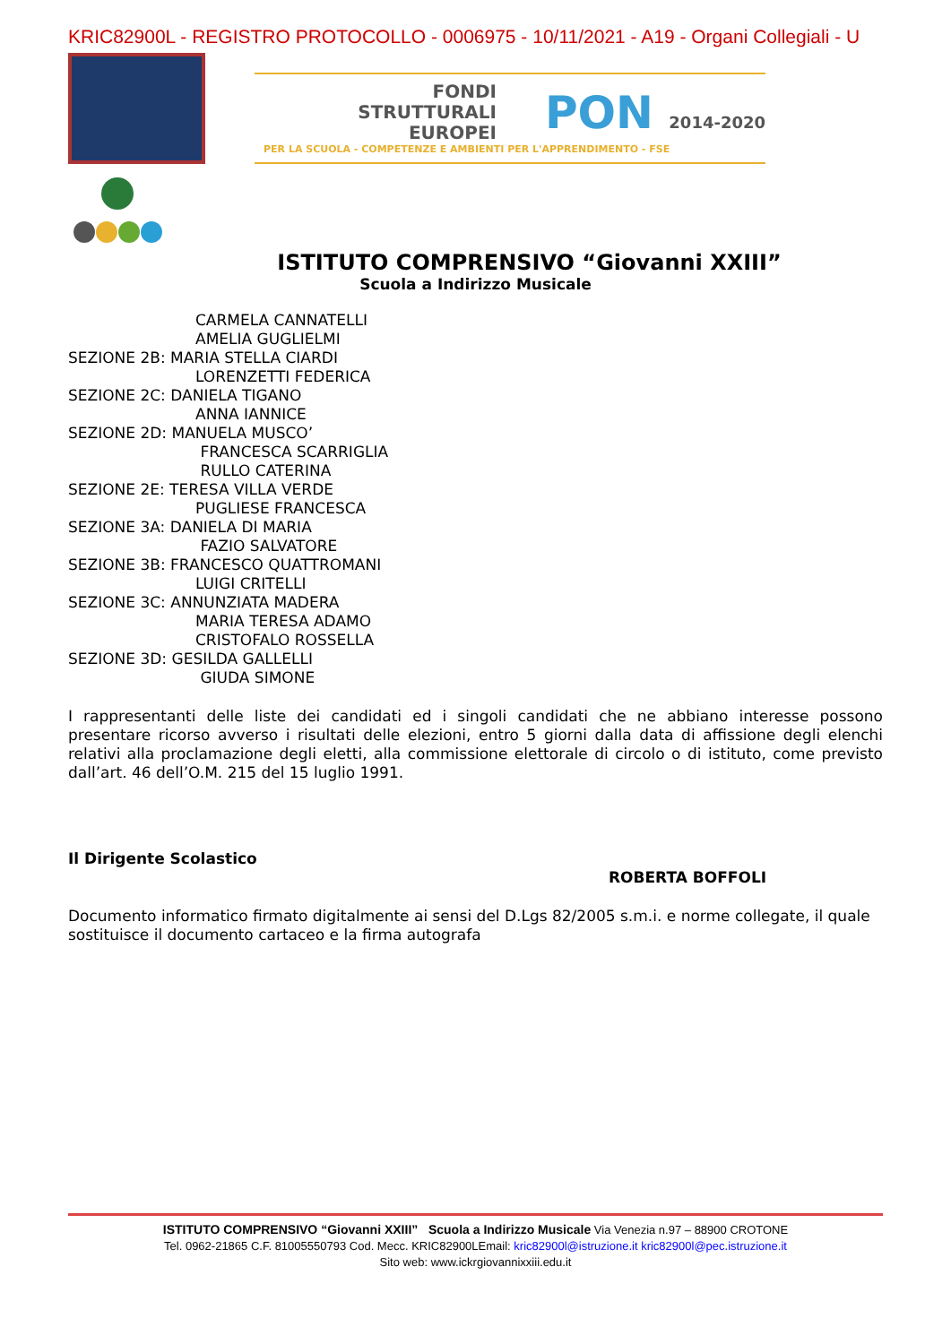KRIC82900L - REGISTRO PROTOCOLLO - 0006975 - 10/11/2021 - A19 - Organi Collegiali - U
FONDI
STRUTTURALI
EUROPEI
PON 2014-2020
PER LA SCUOLA - COMPETENZE E AMBIENTI PER L'APPRENDIMENTO - FSE
ISTITUTO COMPRENSIVO “Giovanni XXIII”
Scuola a Indirizzo Musicale
CARMELA CANNATELLI
AMELIA GUGLIELMI
SEZIONE 2B: MARIA STELLA CIARDI
LORENZETTI FEDERICA
SEZIONE 2C: DANIELA TIGANO
ANNA IANNICE
SEZIONE 2D: MANUELA MUSCO’
FRANCESCA SCARRIGLIA
RULLO CATERINA
SEZIONE 2E: TERESA VILLA VERDE
PUGLIESE FRANCESCA
SEZIONE 3A: DANIELA DI MARIA
FAZIO SALVATORE
SEZIONE 3B: FRANCESCO QUATTROMANI
LUIGI CRITELLI
SEZIONE 3C: ANNUNZIATA MADERA
MARIA TERESA ADAMO
CRISTOFALO ROSSELLA
SEZIONE 3D: GESILDA GALLELLI
GIUDA SIMONE
I rappresentanti delle liste dei candidati ed i singoli candidati che ne abbiano interesse possono presentare ricorso avverso i risultati delle elezioni, entro 5 giorni dalla data di affissione degli elenchi relativi alla proclamazione degli eletti, alla commissione elettorale di circolo o di istituto, come previsto dall’art. 46 dell’O.M. 215 del 15 luglio 1991.
Il Dirigente Scolastico
ROBERTA BOFFOLI
Documento informatico firmato digitalmente ai sensi del D.Lgs 82/2005 s.m.i. e norme collegate, il quale sostituisce il documento cartaceo e la firma autografa
ISTITUTO COMPRENSIVO “Giovanni XXIII” Scuola a Indirizzo Musicale Via Venezia n.97 – 88900 CROTONE
Tel. 0962-21865 C.F. 81005550793 Cod. Mecc. KRIC82900LEmail: kric82900l@istruzione.it kric82900l@pec.istruzione.it
Sito web: www.ickrgiovannixxiii.edu.it